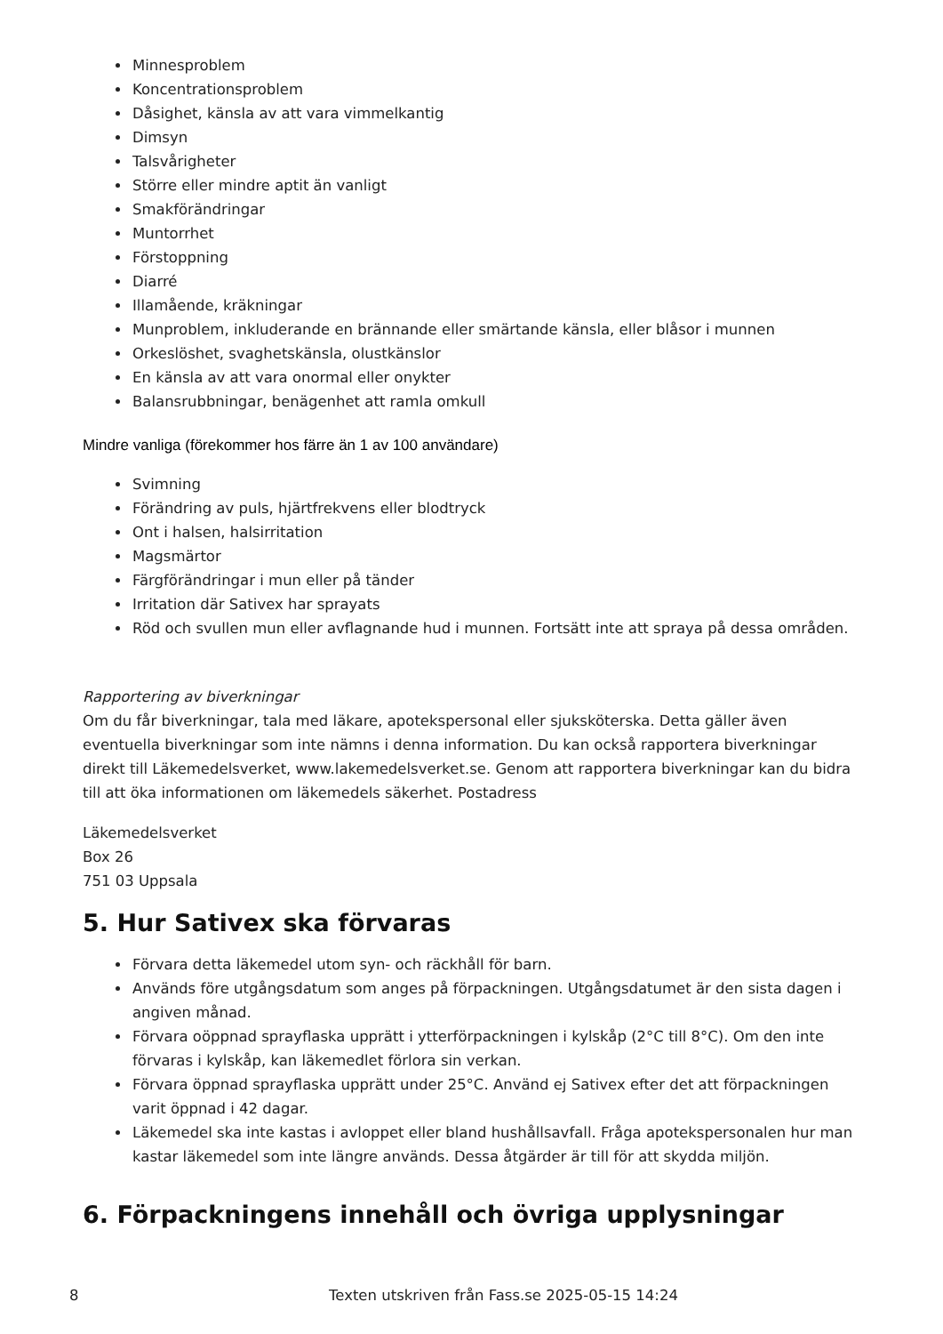Minnesproblem
Koncentrationsproblem
Dåsighet, känsla av att vara vimmelkantig
Dimsyn
Talsvårigheter
Större eller mindre aptit än vanligt
Smakförändringar
Muntorrhet
Förstoppning
Diarré
Illamående, kräkningar
Munproblem, inkluderande en brännande eller smärtande känsla, eller blåsor i munnen
Orkeslöshet, svaghetskänsla, olustkänslor
En känsla av att vara onormal eller onykter
Balansrubbningar, benägenhet att ramla omkull
Mindre vanliga (förekommer hos färre än 1 av 100 användare)
Svimning
Förändring av puls, hjärtfrekvens eller blodtryck
Ont i halsen, halsirritation
Magsmärtor
Färgförändringar i mun eller på tänder
Irritation där Sativex har sprayats
Röd och svullen mun eller avflagnande hud i munnen. Fortsätt inte att spraya på dessa områden.
Rapportering av biverkningar
Om du får biverkningar, tala med läkare, apotekspersonal eller sjuksköterska. Detta gäller även eventuella biverkningar som inte nämns i denna information. Du kan också rapportera biverkningar direkt till Läkemedelsverket, www.lakemedelsverket.se. Genom att rapportera biverkningar kan du bidra till att öka informationen om läkemedels säkerhet. Postadress
Läkemedelsverket
Box 26
751 03 Uppsala
5. Hur Sativex ska förvaras
Förvara detta läkemedel utom syn- och räckhåll för barn.
Används före utgångsdatum som anges på förpackningen. Utgångsdatumet är den sista dagen i angiven månad.
Förvara oöppnad sprayflaska upprätt i ytterförpackningen i kylskåp (2°C till 8°C). Om den inte förvaras i kylskåp, kan läkemedlet förlora sin verkan.
Förvara öppnad sprayflaska upprätt under 25°C. Använd ej Sativex efter det att förpackningen varit öppnad i 42 dagar.
Läkemedel ska inte kastas i avloppet eller bland hushållsavfall. Fråga apotekspersonalen hur man kastar läkemedel som inte längre används. Dessa åtgärder är till för att skydda miljön.
6. Förpackningens innehåll och övriga upplysningar
8 Texten utskriven från Fass.se 2025-05-15 14:24